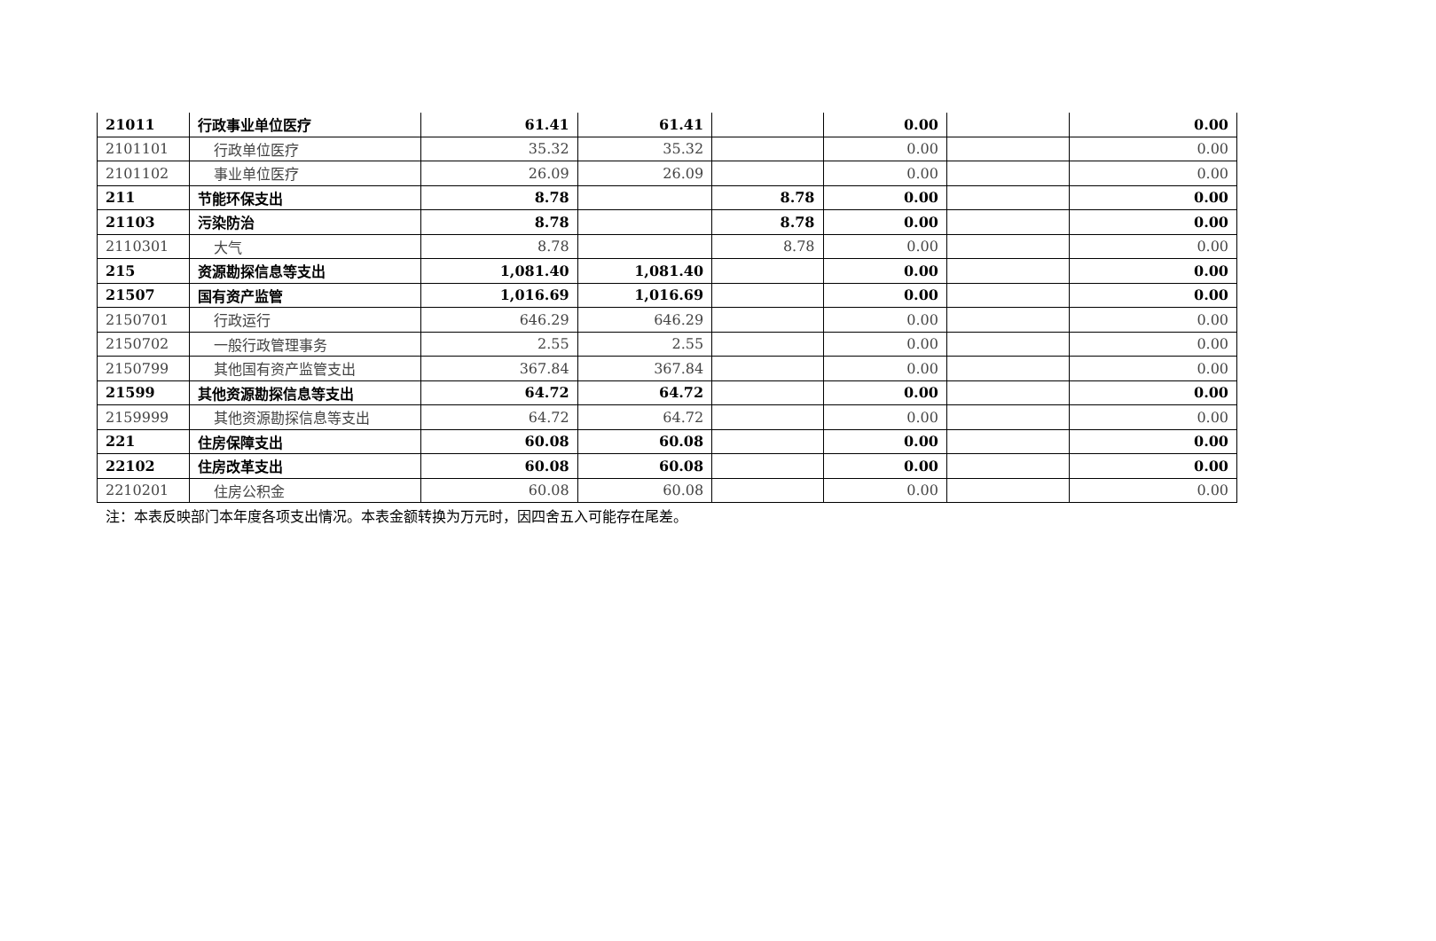| 21011 | 行政事业单位医疗 | 61.41 | 61.41 | | 0.00 | | 0.00 |
| 2101101 | 行政单位医疗 | 35.32 | 35.32 | | 0.00 | | 0.00 |
| 2101102 | 事业单位医疗 | 26.09 | 26.09 | | 0.00 | | 0.00 |
| 211 | 节能环保支出 | 8.78 | | 8.78 | 0.00 | | 0.00 |
| 21103 | 污染防治 | 8.78 | | 8.78 | 0.00 | | 0.00 |
| 2110301 | 大气 | 8.78 | | 8.78 | 0.00 | | 0.00 |
| 215 | 资源勘探信息等支出 | 1,081.40 | 1,081.40 | | 0.00 | | 0.00 |
| 21507 | 国有资产监管 | 1,016.69 | 1,016.69 | | 0.00 | | 0.00 |
| 2150701 | 行政运行 | 646.29 | 646.29 | | 0.00 | | 0.00 |
| 2150702 | 一般行政管理事务 | 2.55 | 2.55 | | 0.00 | | 0.00 |
| 2150799 | 其他国有资产监管支出 | 367.84 | 367.84 | | 0.00 | | 0.00 |
| 21599 | 其他资源勘探信息等支出 | 64.72 | 64.72 | | 0.00 | | 0.00 |
| 2159999 | 其他资源勘探信息等支出 | 64.72 | 64.72 | | 0.00 | | 0.00 |
| 221 | 住房保障支出 | 60.08 | 60.08 | | 0.00 | | 0.00 |
| 22102 | 住房改革支出 | 60.08 | 60.08 | | 0.00 | | 0.00 |
| 2210201 | 住房公积金 | 60.08 | 60.08 | | 0.00 | | 0.00 |
注：本表反映部门本年度各项支出情况。本表金额转换为万元时，因四舍五入可能存在尾差。